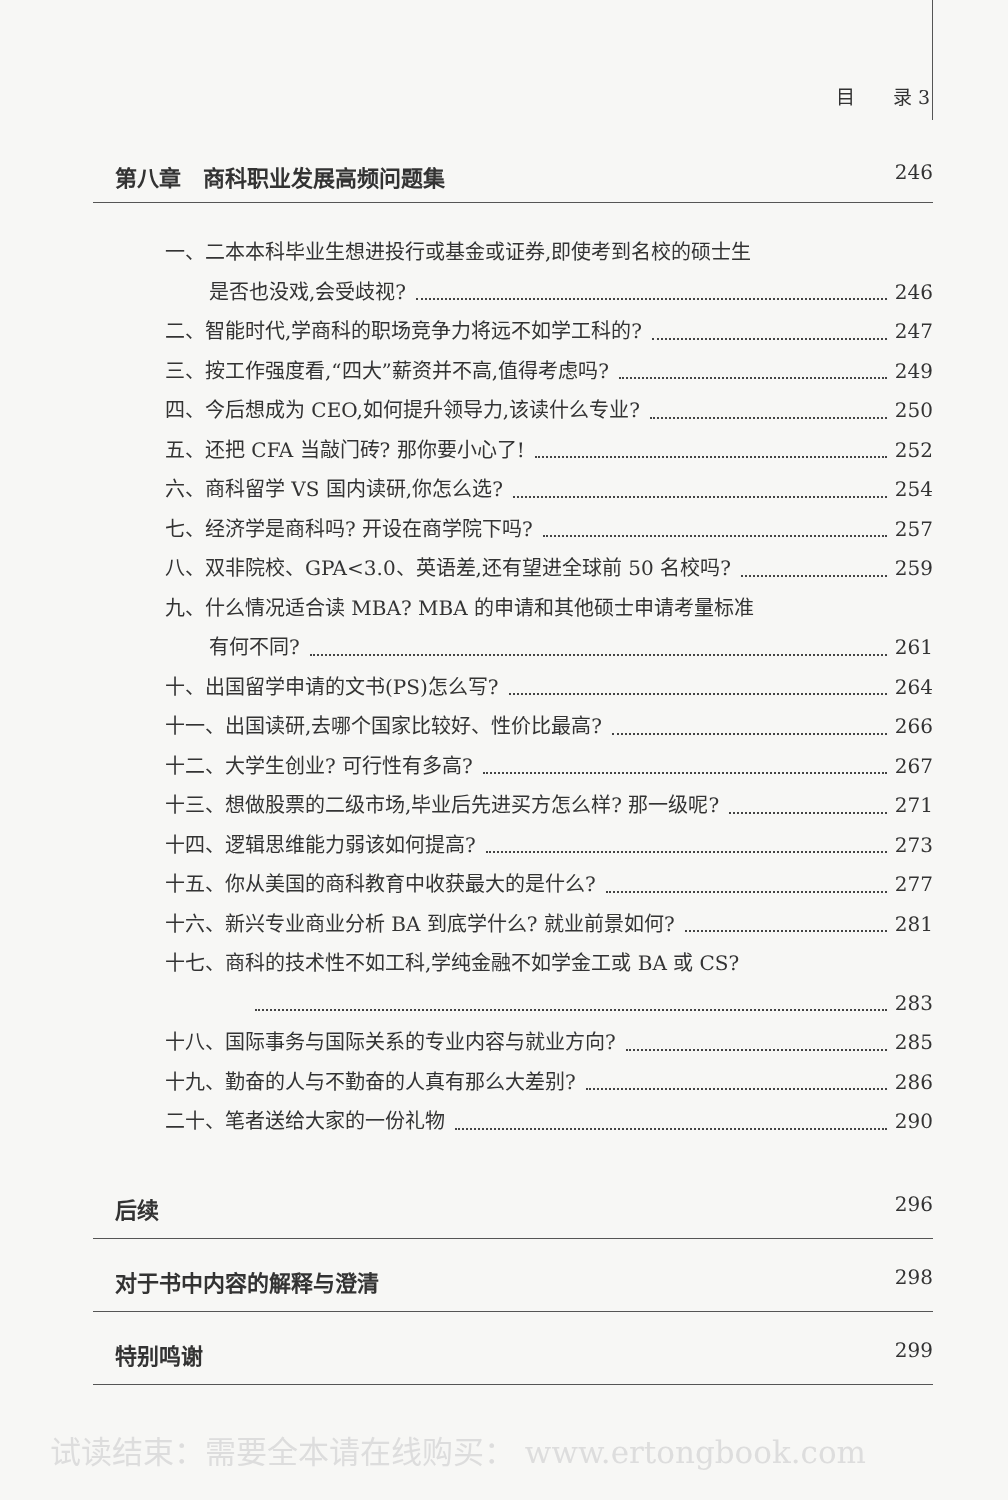目　　录 3
第八章　商科职业发展高频问题集 246
一、二本本科毕业生想进投行或基金或证券,即使考到名校的硕士生
是否也没戏,会受歧视? 246
二、智能时代,学商科的职场竞争力将远不如学工科的? 247
三、按工作强度看,“四大”薪资并不高,值得考虑吗? 249
四、今后想成为 CEO,如何提升领导力,该读什么专业? 250
五、还把 CFA 当敲门砖? 那你要小心了! 252
六、商科留学 VS 国内读研,你怎么选? 254
七、经济学是商科吗? 开设在商学院下吗? 257
八、双非院校、GPA<3.0、英语差,还有望进全球前 50 名校吗? 259
九、什么情况适合读 MBA? MBA 的申请和其他硕士申请考量标准
有何不同? 261
十、出国留学申请的文书(PS)怎么写? 264
十一、出国读研,去哪个国家比较好、性价比最高? 266
十二、大学生创业? 可行性有多高? 267
十三、想做股票的二级市场,毕业后先进买方怎么样? 那一级呢? 271
十四、逻辑思维能力弱该如何提高? 273
十五、你从美国的商科教育中收获最大的是什么? 277
十六、新兴专业商业分析 BA 到底学什么? 就业前景如何? 281
十七、商科的技术性不如工科,学纯金融不如学金工或 BA 或 CS?
283
十八、国际事务与国际关系的专业内容与就业方向? 285
十九、勤奋的人与不勤奋的人真有那么大差别? 286
二十、笔者送给大家的一份礼物 290
后续 296
对于书中内容的解释与澄清 298
特别鸣谢 299
试读结束：需要全本请在线购买： www.ertongbook.com